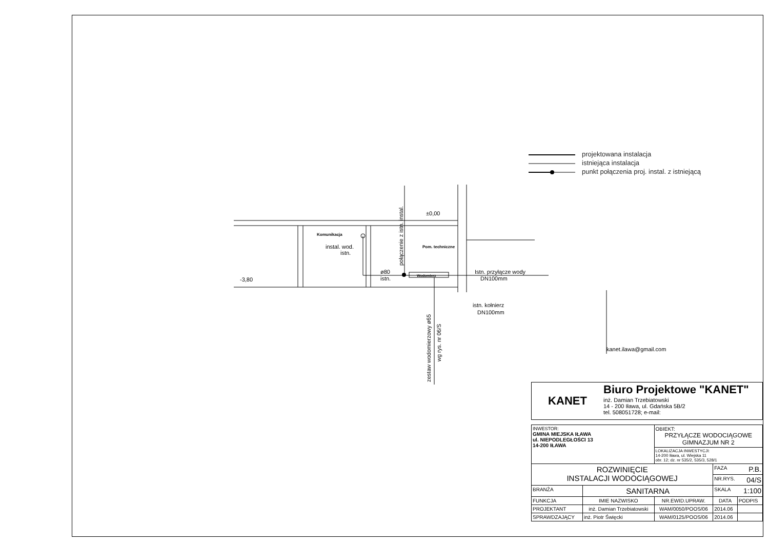Komunikacja
Pom. techniczne
instal. wod.
istn.
ø80
istn.
Wodomierz
±0,00
-3,80
Istn. przyłącze wody
DN100mm
istn. kołnierz
DN100mm
połączenie z istn. instal.
zestaw wodomierzowy ø65
wg rys. nr 06/S
projektowana instalacja
istniejąca instalacja
punkt połączenia proj. instal. z istniejącą
kanet.ilawa@gmail.com
KANET
Biuro Projektowe "KANET"
inż. Damian Trzebiatowski
14 - 200 Iława, ul. Gdańska 5B/2
tel. 508051728; e-mail:
| INWESTOR: GMINA MIEJSKA IŁAWA ul. NIEPODLEGŁOŚCI 13 14-200 IŁAWA | | OBIEKT: PRZYŁĄCZE WODOCIĄGOWE GIMNAZJUM NR 2 | | |
| | | LOKALIZACJA INWESTYCJI: 14-200 Iława, ul. Wiejska 11 obr. 12; dz. nr 535/2, 535/3, 528/1 | | |
| ROZWINIĘCIE INSTALACJI WODOCIĄGOWEJ | | | FAZA P.B. | |
| | | | NR.RYS. 04/S | |
| BRANŻA | SANITARNA | | SKALA 1:100 | |
| FUNKCJA | IMIE NAZWISKO | NR.EWID.UPRAW. | DATA | PODPIS |
| PROJEKTANT | inż. Damian Trzebiatowski | WAM/0050/POOS/06 | 2014.06 | |
| SPRAWDZAJĄCY | inż. Piotr Święcki | WAM/0125/POOS/06 | 2014.06 | |